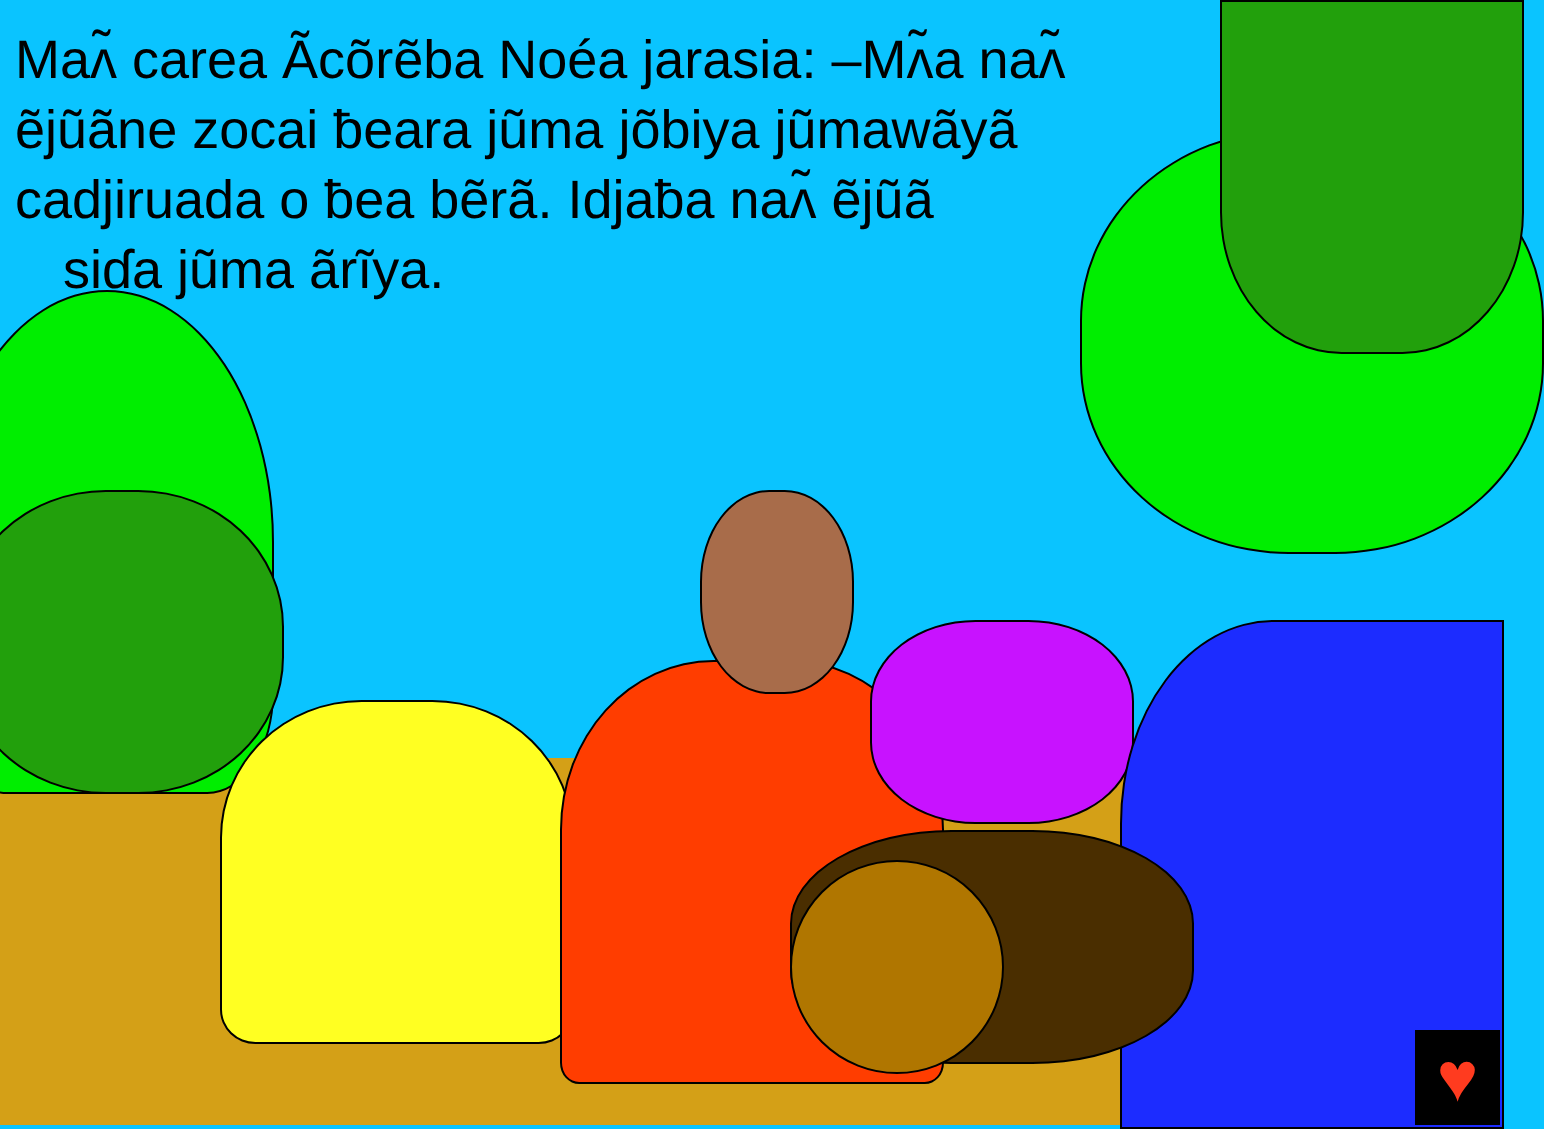Maʌ̃ carea Ãcõrẽba Noéa jarasia: –Mʌ̃a naʌ̃ ẽjũãne zocai ƀeara jũma jõbiya jũmawãyã cadjiruada o ƀea bẽrã. Idjaƀa naʌ̃ ẽjũã
siɗa jũma ãrĩya.
♥